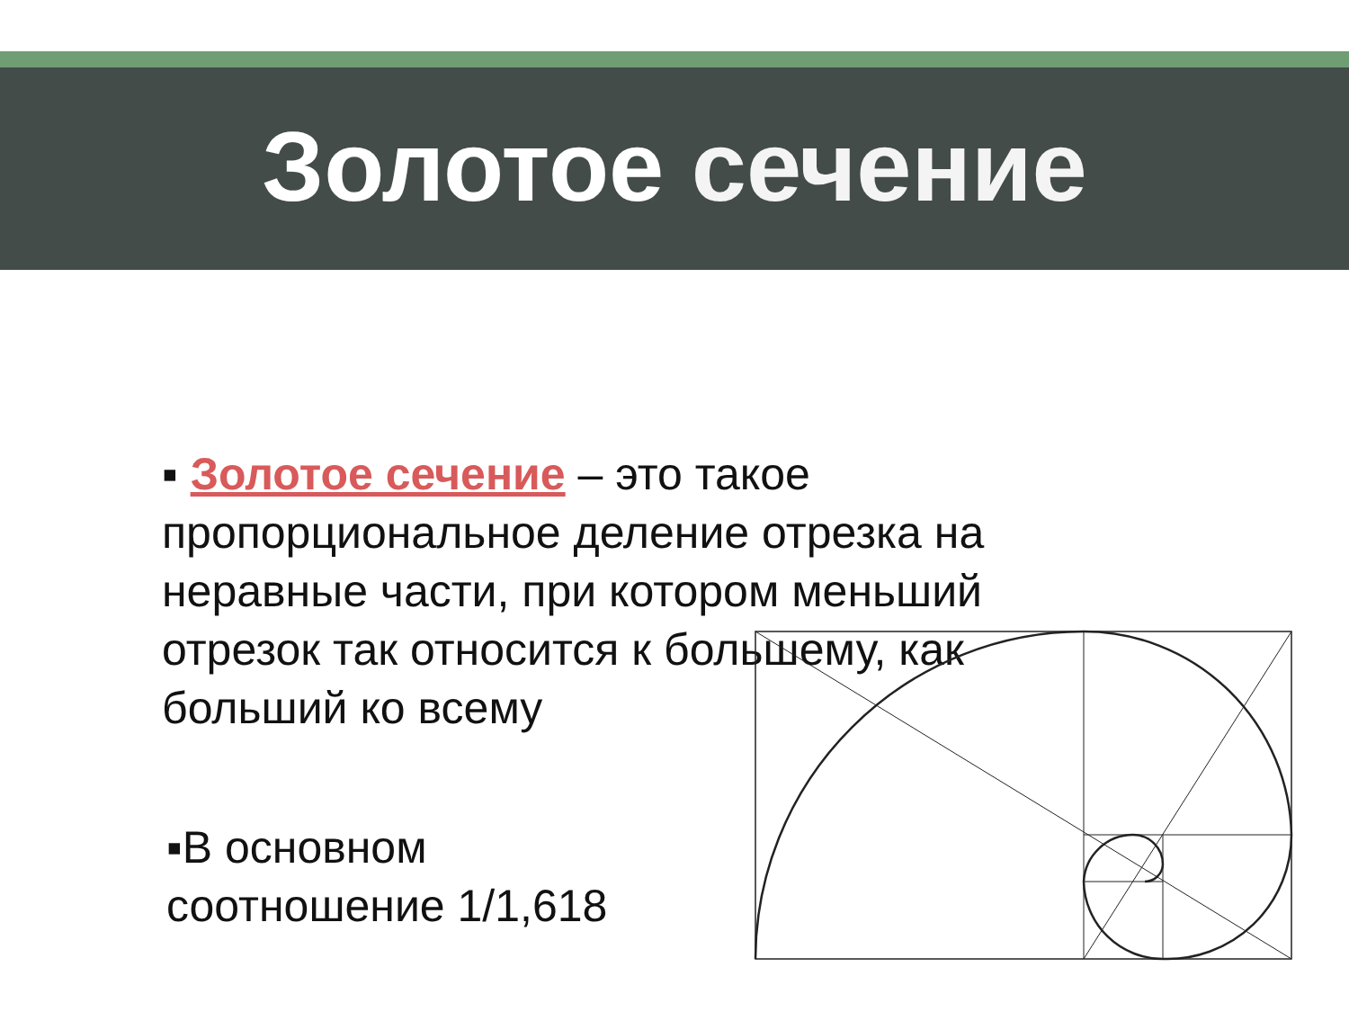Золотое сечение
▪ Золотое сечение – это такое пропорциональное деление отрезка на неравные части, при котором меньший отрезок так относится к большему, как больший ко всему
▪В основном соотношение 1/1,618